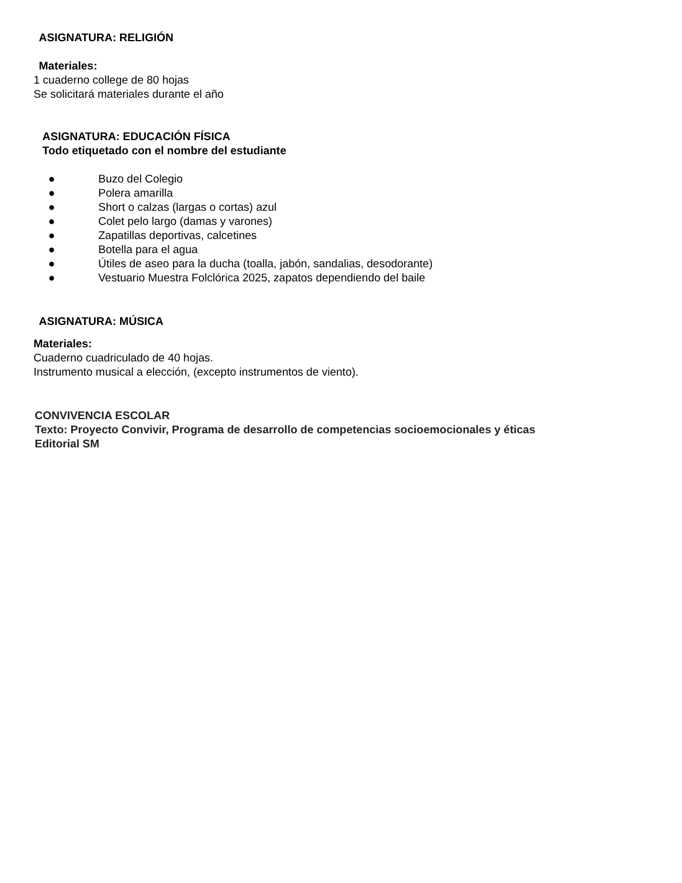ASIGNATURA: RELIGIÓN
Materiales:
1 cuaderno college de 80 hojas
Se solicitará materiales durante el año
ASIGNATURA: EDUCACIÓN FÍSICA
Todo etiquetado con el nombre del estudiante
● Buzo del Colegio
● Polera amarilla
● Short o calzas (largas o cortas) azul
● Colet pelo largo (damas y varones)
● Zapatillas deportivas, calcetines
● Botella para el agua
● Útiles de aseo para la ducha (toalla, jabón, sandalias, desodorante)
● Vestuario Muestra Folclórica 2025, zapatos dependiendo del baile
ASIGNATURA: MÚSICA
Materiales:
Cuaderno cuadriculado de 40 hojas.
Instrumento musical a elección, (excepto instrumentos de viento).
CONVIVENCIA ESCOLAR
Texto: Proyecto Convivir, Programa de desarrollo de competencias socioemocionales y éticas
Editorial SM